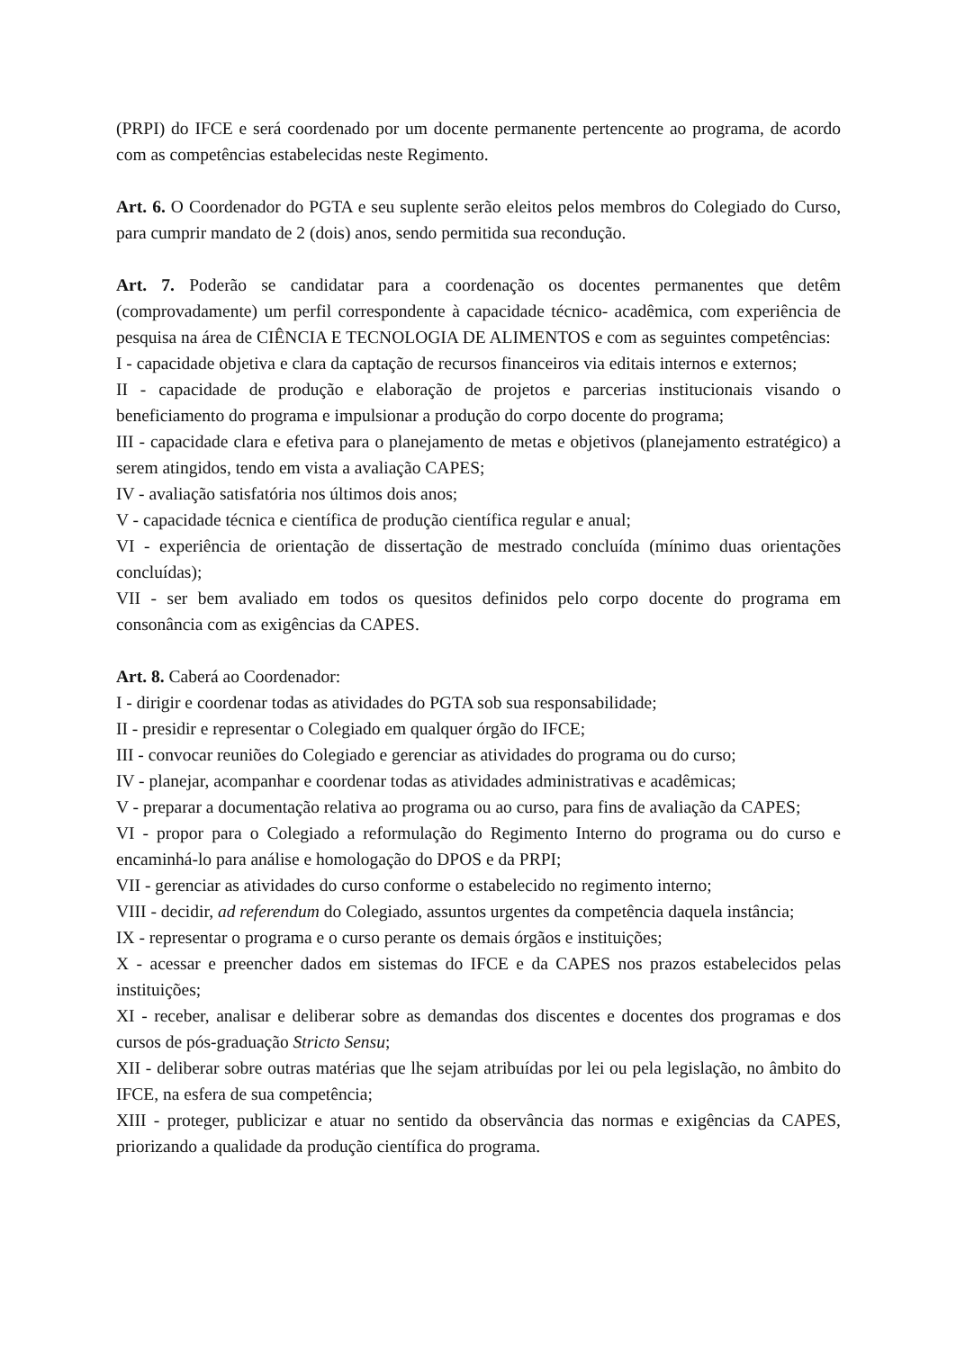(PRPI) do IFCE e será coordenado por um docente permanente pertencente ao programa, de acordo com as competências estabelecidas neste Regimento.
Art. 6. O Coordenador do PGTA e seu suplente serão eleitos pelos membros do Colegiado do Curso, para cumprir mandato de 2 (dois) anos, sendo permitida sua recondução.
Art. 7. Poderão se candidatar para a coordenação os docentes permanentes que detêm (comprovadamente) um perfil correspondente à capacidade técnico- acadêmica, com experiência de pesquisa na área de CIÊNCIA E TECNOLOGIA DE ALIMENTOS e com as seguintes competências:
I - capacidade objetiva e clara da captação de recursos financeiros via editais internos e externos;
II - capacidade de produção e elaboração de projetos e parcerias institucionais visando o beneficiamento do programa e impulsionar a produção do corpo docente do programa;
III - capacidade clara e efetiva para o planejamento de metas e objetivos (planejamento estratégico) a serem atingidos, tendo em vista a avaliação CAPES;
IV - avaliação satisfatória nos últimos dois anos;
V - capacidade técnica e científica de produção científica regular e anual;
VI - experiência de orientação de dissertação de mestrado concluída (mínimo duas orientações concluídas);
VII - ser bem avaliado em todos os quesitos definidos pelo corpo docente do programa em consonância com as exigências da CAPES.
Art. 8. Caberá ao Coordenador:
I - dirigir e coordenar todas as atividades do PGTA sob sua responsabilidade;
II - presidir e representar o Colegiado em qualquer órgão do IFCE;
III - convocar reuniões do Colegiado e gerenciar as atividades do programa ou do curso;
IV - planejar, acompanhar e coordenar todas as atividades administrativas e acadêmicas;
V - preparar a documentação relativa ao programa ou ao curso, para fins de avaliação da CAPES;
VI - propor para o Colegiado a reformulação do Regimento Interno do programa ou do curso e encaminhá-lo para análise e homologação do DPOS e da PRPI;
VII - gerenciar as atividades do curso conforme o estabelecido no regimento interno;
VIII - decidir, ad referendum do Colegiado, assuntos urgentes da competência daquela instância;
IX - representar o programa e o curso perante os demais órgãos e instituições;
X - acessar e preencher dados em sistemas do IFCE e da CAPES nos prazos estabelecidos pelas instituições;
XI - receber, analisar e deliberar sobre as demandas dos discentes e docentes dos programas e dos cursos de pós-graduação Stricto Sensu;
XII - deliberar sobre outras matérias que lhe sejam atribuídas por lei ou pela legislação, no âmbito do IFCE, na esfera de sua competência;
XIII - proteger, publicizar e atuar no sentido da observância das normas e exigências da CAPES, priorizando a qualidade da produção científica do programa.